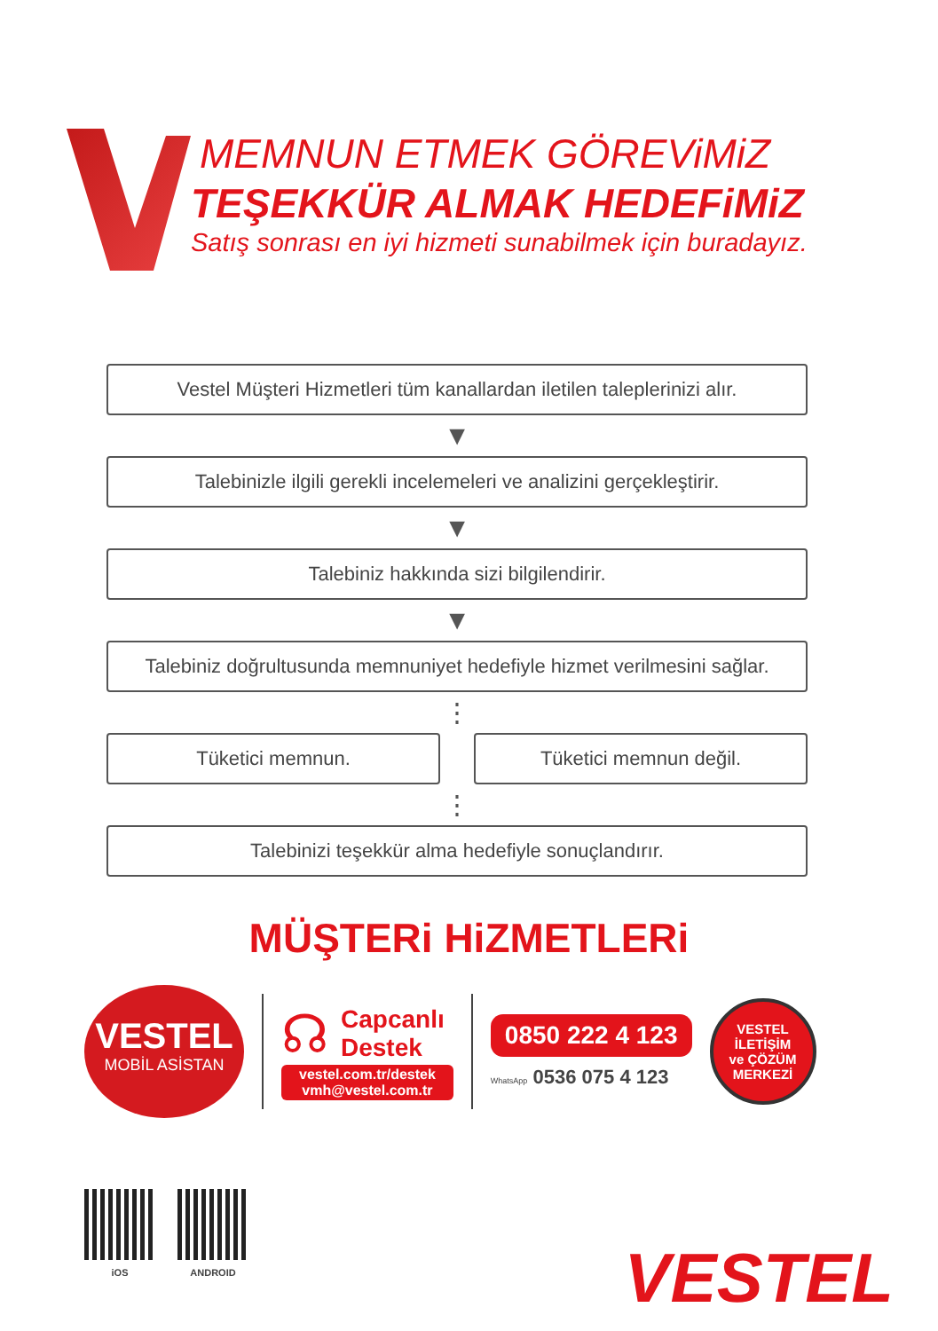MEMNUN ETMEK GÖREViMiZ
TEŞEKKÜR ALMAK HEDEFiMiZ
Satış sonrası en iyi hizmeti sunabilmek için buradayız.
Vestel Müşteri Hizmetleri tüm kanallardan iletilen taleplerinizi alır.
▼
Talebinizle ilgili gerekli incelemeleri ve analizini gerçekleştirir.
▼
Talebiniz hakkında sizi bilgilendirir.
▼
Talebiniz doğrultusunda memnuniyet hedefiyle hizmet verilmesini sağlar.
⋮
Tüketici memnun. Tüketici memnun değil.
⋮
Talebinizi teşekkür alma hedefiyle sonuçlandırır.
MÜŞTERi HiZMETLERi
VESTEL
MOBİL ASİSTAN
☊
Capcanlı
Destek
vestel.com.tr/destek
vmh@vestel.com.tr
0850 222 4 123
WhatsApp 0536 075 4 123
VESTEL
İLETİŞİM
ve ÇÖZÜM
MERKEZİ
iOS ANDROID
VESTEL